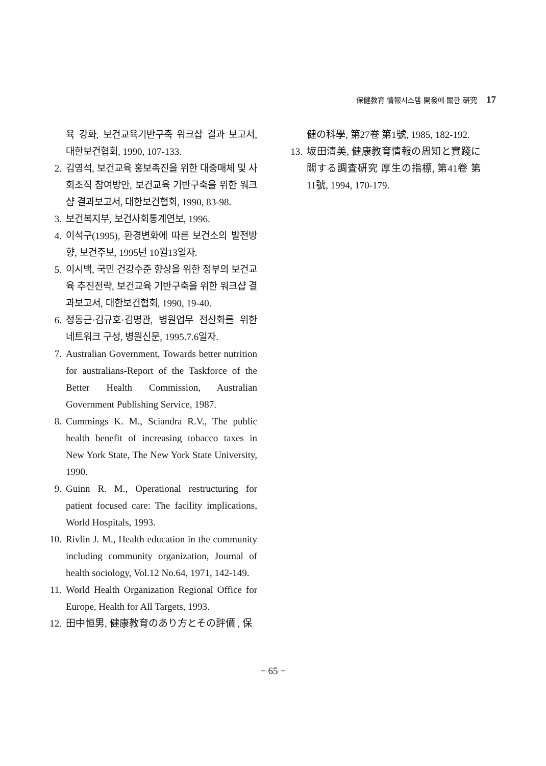保健教育 情報시스템 開發에 關한 硏究 17
육 강화, 보건교육기반구축 워크샵 결과 보고서, 대한보건협회, 1990, 107-133.
2. 김영석, 보건교육 홍보촉진을 위한 대중매체 및 사회조직 참여방안, 보건교육 기반구축을 위한 워크샵 결과보고서, 대한보건협회, 1990, 83-98.
3. 보건복지부, 보건사회통계연보, 1996.
4. 이석구(1995), 환경변화에 따른 보건소의 발전방향, 보건주보, 1995년 10월13일자.
5. 이시백, 국민 건강수준 향상을 위한 정부의 보건교육 추진전략, 보건교육 기반구축을 위한 워크샵 결과보고서, 대한보건협회, 1990, 19-40.
6. 정동근·김규호·김명관, 병원업무 전산화를 위한 네트워크 구성, 병원신문, 1995.7.6일자.
7. Australian Government, Towards better nutrition for australians-Report of the Taskforce of the Better Health Commission, Australian Government Publishing Service, 1987.
8. Cummings K. M., Sciandra R.V., The public health benefit of increasing tobacco taxes in New York State, The New York State University, 1990.
9. Guinn R. M., Operational restructuring for patient focused care: The facility implications, World Hospitals, 1993.
10. Rivlin J. M., Health education in the community including community organization, Journal of health sociology, Vol.12 No.64, 1971, 142-149.
11. World Health Organization Regional Office for Europe, Health for All Targets, 1993.
12. 田中恒男, 健康教育のあり方とその評價 , 保
健の科學, 第27卷 第1號, 1985, 182-192.
13. 坂田清美, 健康教育情報の周知と實踐に關する調査硏究 厚生の指標, 第41卷 第11號, 1994, 170-179.
− 65 −